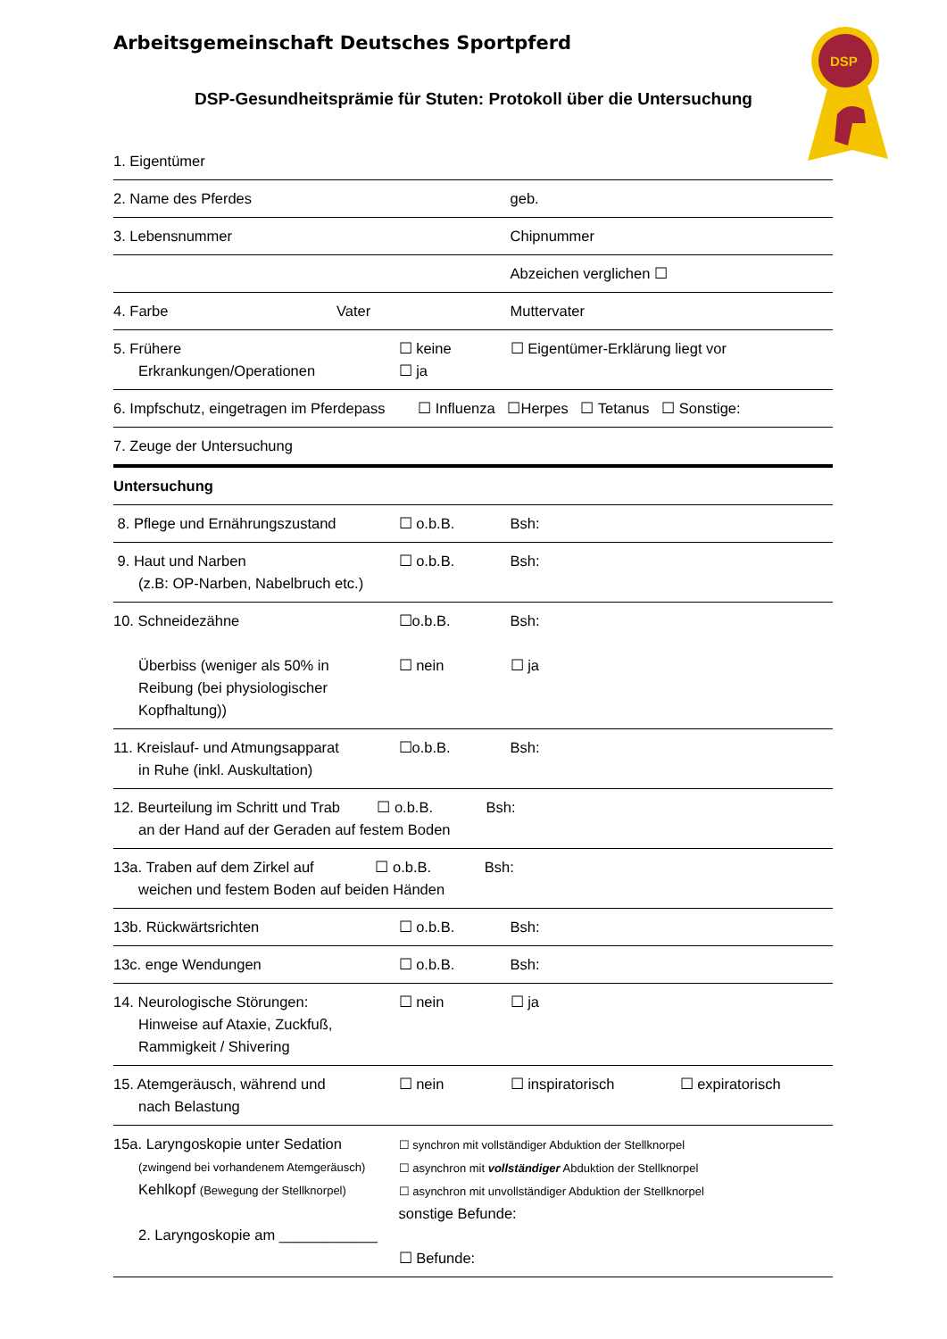Arbeitsgemeinschaft Deutsches Sportpferd
DSP-Gesundheitsprämie für Stuten: Protokoll über die Untersuchung
DSP
| 1. Eigentümer | | | | |
| 2. Name des Pferdes | | | geb. | |
| 3. Lebensnummer | | | Chipnummer | |
| | | | Abzeichen verglichen ☐ | |
| 4. Farbe | Vater | | Muttervater | |
| 5. Frühere Erkrankungen/Operationen | | ☐ keine ☐ ja | ☐ Eigentümer-Erklärung liegt vor | |
| 6. Impfschutz, eingetragen im Pferdepass ☐ Influenza ☐Herpes ☐ Tetanus ☐ Sonstige: | | | | |
| 7. Zeuge der Untersuchung | | | | |
| Untersuchung | | | | |
| 8. Pflege und Ernährungszustand | | ☐ o.b.B. | Bsh: | |
| 9. Haut und Narben (z.B: OP-Narben, Nabelbruch etc.) | | ☐ o.b.B. | Bsh: | |
| 10. Schneidezähne Überbiss (weniger als 50% in Reibung (bei physiologischer Kopfhaltung)) | | ☐o.b.B. ☐ nein | Bsh: ☐ ja | |
| 11. Kreislauf- und Atmungsapparat in Ruhe (inkl. Auskultation) | | ☐o.b.B. | Bsh: | |
| 12. Beurteilung im Schritt und Trab ☐ o.b.B. Bsh: an der Hand auf der Geraden auf festem Boden | | | | |
| 13a. Traben auf dem Zirkel auf ☐ o.b.B. Bsh: weichen und festem Boden auf beiden Händen | | | | |
| 13b. Rückwärtsrichten | | ☐ o.b.B. | Bsh: | |
| 13c. enge Wendungen | | ☐ o.b.B. | Bsh: | |
| 14. Neurologische Störungen: Hinweise auf Ataxie, Zuckfuß, Rammigkeit / Shivering | | ☐ nein | ☐ ja | |
| 15. Atemgeräusch, während und nach Belastung | | ☐ nein | ☐ inspiratorisch | ☐ expiratorisch |
| 15a. Laryngoskopie unter Sedation (zwingend bei vorhandenem Atemgeräusch) Kehlkopf (Bewegung der Stellknorpel) 2. Laryngoskopie am ____________ | | ☐ synchron mit vollständiger Abduktion der Stellknorpel ☐ asynchron mit vollständiger Abduktion der Stellknorpel ☐ asynchron mit unvollständiger Abduktion der Stellknorpel sonstige Befunde: ☐ Befunde: | | |